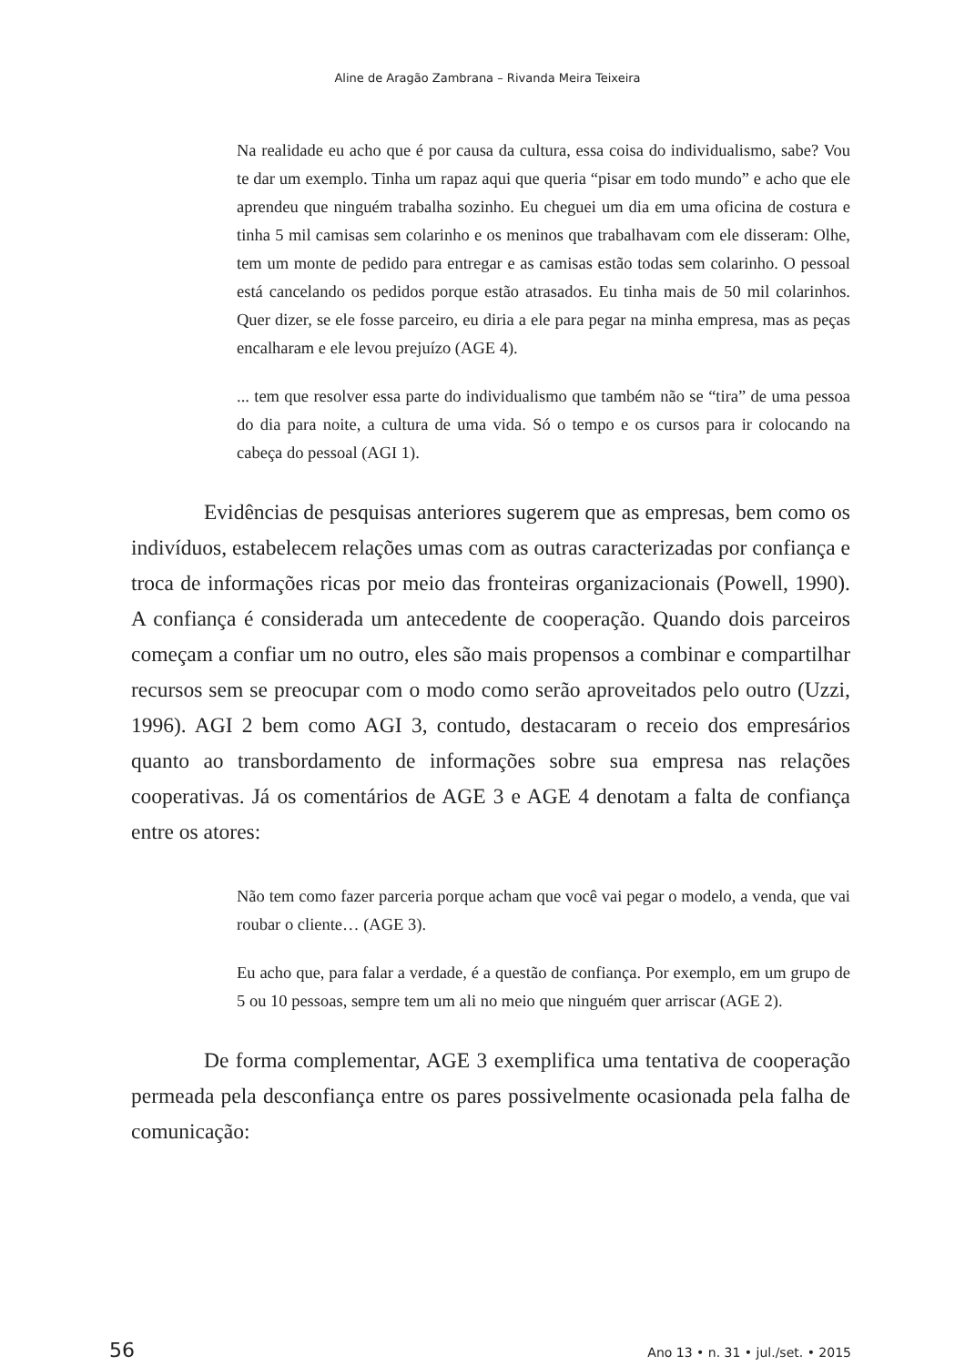Aline de Aragão Zambrana – Rivanda Meira Teixeira
Na realidade eu acho que é por causa da cultura, essa coisa do individualismo, sabe? Vou te dar um exemplo. Tinha um rapaz aqui que queria “pisar em todo mundo” e acho que ele aprendeu que ninguém trabalha sozinho. Eu cheguei um dia em uma oficina de costura e tinha 5 mil camisas sem colarinho e os meninos que trabalhavam com ele disseram: Olhe, tem um monte de pedido para entregar e as camisas estão todas sem colarinho. O pessoal está cancelando os pedidos porque estão atrasados. Eu tinha mais de 50 mil colarinhos. Quer dizer, se ele fosse parceiro, eu diria a ele para pegar na minha empresa, mas as peças encalharam e ele levou prejuízo (AGE 4).
... tem que resolver essa parte do individualismo que também não se “tira” de uma pessoa do dia para noite, a cultura de uma vida. Só o tempo e os cursos para ir colocando na cabeça do pessoal (AGI 1).
Evidências de pesquisas anteriores sugerem que as empresas, bem como os indivíduos, estabelecem relações umas com as outras caracterizadas por confiança e troca de informações ricas por meio das fronteiras organizacionais (Powell, 1990). A confiança é considerada um antecedente de cooperação. Quando dois parceiros começam a confiar um no outro, eles são mais propensos a combinar e compartilhar recursos sem se preocupar com o modo como serão aproveitados pelo outro (Uzzi, 1996). AGI 2 bem como AGI 3, contudo, destacaram o receio dos empresários quanto ao transbordamento de informações sobre sua empresa nas relações cooperativas. Já os comentários de AGE 3 e AGE 4 denotam a falta de confiança entre os atores:
Não tem como fazer parceria porque acham que você vai pegar o modelo, a venda, que vai roubar o cliente… (AGE 3).
Eu acho que, para falar a verdade, é a questão de confiança. Por exemplo, em um grupo de 5 ou 10 pessoas, sempre tem um ali no meio que ninguém quer arriscar (AGE 2).
De forma complementar, AGE 3 exemplifica uma tentativa de cooperação permeada pela desconfiança entre os pares possivelmente ocasionada pela falha de comunicação:
56 Ano 13 • n. 31 • jul./set. • 2015